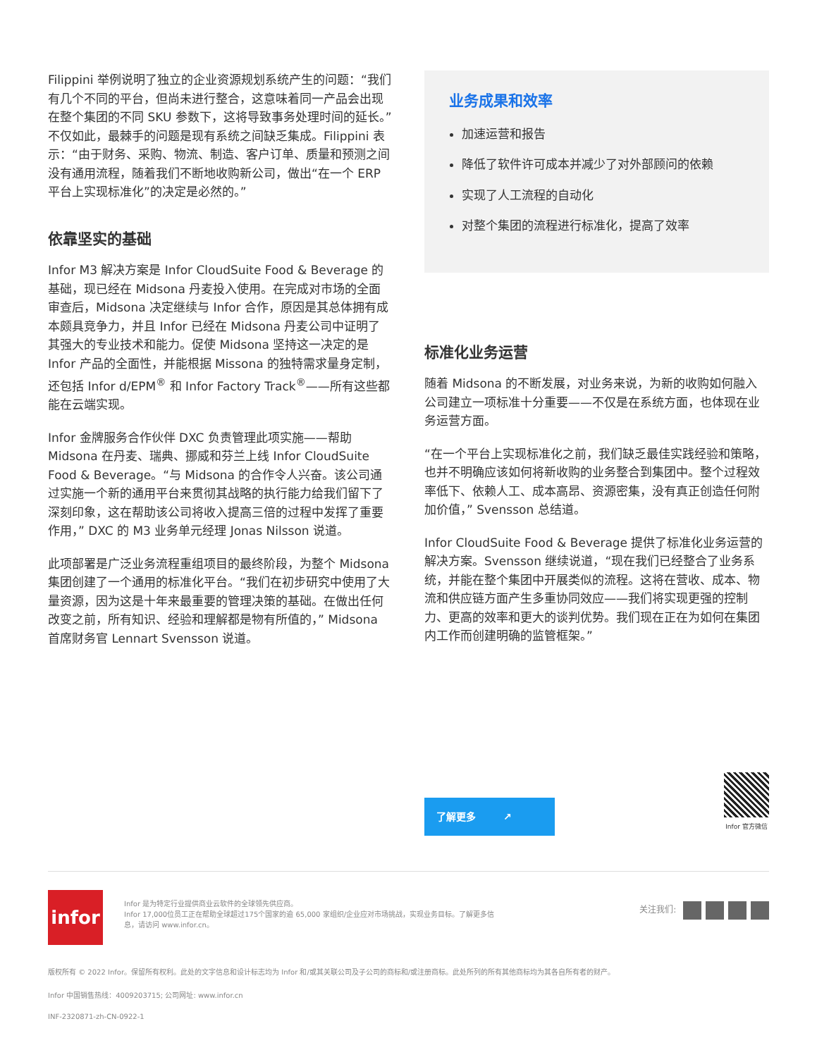Filippini 举例说明了独立的企业资源规划系统产生的问题：“我们有几个不同的平台，但尚未进行整合，这意味着同一产品会出现在整个集团的不同 SKU 参数下，这将导致事务处理时间的延长。” 不仅如此，最棘手的问题是现有系统之间缺乏集成。Filippini 表示：“由于财务、采购、物流、制造、客户订单、质量和预测之间没有通用流程，随着我们不断地收购新公司，做出“在一个 ERP 平台上实现标准化”的决定是必然的。”
依靠坚实的基础
Infor M3 解决方案是 Infor CloudSuite Food & Beverage 的基础，现已经在 Midsona 丹麦投入使用。在完成对市场的全面审查后，Midsona 决定继续与 Infor 合作，原因是其总体拥有成本颇具竞争力，并且 Infor 已经在 Midsona 丹麦公司中证明了其强大的专业技术和能力。促使 Midsona 坚持这一决定的是 Infor 产品的全面性，并能根据 Missona 的独特需求量身定制，还包括 Infor d/EPM<sup>®</sup> 和 Infor Factory Track<sup>®</sup>——所有这些都能在云端实现。
Infor 金牌服务合作伙伴 DXC 负责管理此项实施——帮助 Midsona 在丹麦、瑞典、挪威和芬兰上线 Infor CloudSuite Food & Beverage。“与 Midsona 的合作令人兴奋。该公司通过实施一个新的通用平台来贯彻其战略的执行能力给我们留下了深刻印象，这在帮助该公司将收入提高三倍的过程中发挥了重要作用，” DXC 的 M3 业务单元经理 Jonas Nilsson 说道。
此项部署是广泛业务流程重组项目的最终阶段，为整个 Midsona 集团创建了一个通用的标准化平台。“我们在初步研究中使用了大量资源，因为这是十年来最重要的管理决策的基础。在做出任何改变之前，所有知识、经验和理解都是物有所值的，” Midsona 首席财务官 Lennart Svensson 说道。
业务成果和效率
加速运营和报告
降低了软件许可成本并减少了对外部顾问的依赖
实现了人工流程的自动化
对整个集团的流程进行标准化，提高了效率
标准化业务运营
随着 Midsona 的不断发展，对业务来说，为新的收购如何融入公司建立一项标准十分重要——不仅是在系统方面，也体现在业务运营方面。
“在一个平台上实现标准化之前，我们缺乏最佳实践经验和策略，也并不明确应该如何将新收购的业务整合到集团中。整个过程效率低下、依赖人工、成本高昂、资源密集，没有真正创造任何附加价值，” Svensson 总结道。
Infor CloudSuite Food & Beverage 提供了标准化业务运营的解决方案。Svensson 继续说道，“现在我们已经整合了业务系统，并能在整个集团中开展类似的流程。这将在营收、成本、物流和供应链方面产生多重协同效应——我们将实现更强的控制力、更高的效率和更大的谈判优势。我们现在正在为如何在集团内工作而创建明确的监管框架。”
了解更多 ↗
Infor 官方微信
infor
Infor 是为特定行业提供商业云软件的全球领先供应商。
Infor 17,000位员工正在帮助全球超过175个国家的逾 65,000 家组织/企业应对市场挑战，实现业务目标。了解更多信息，请访问 www.infor.cn。
关注我们:
版权所有 © 2022 Infor。保留所有权利。此处的文字信息和设计标志均为 Infor 和/或其关联公司及子公司的商标和/或注册商标。此处所列的所有其他商标均为其各自所有者的财产。
Infor 中国销售热线：4009203715; 公司网址: www.infor.cn
INF-2320871-zh-CN-0922-1